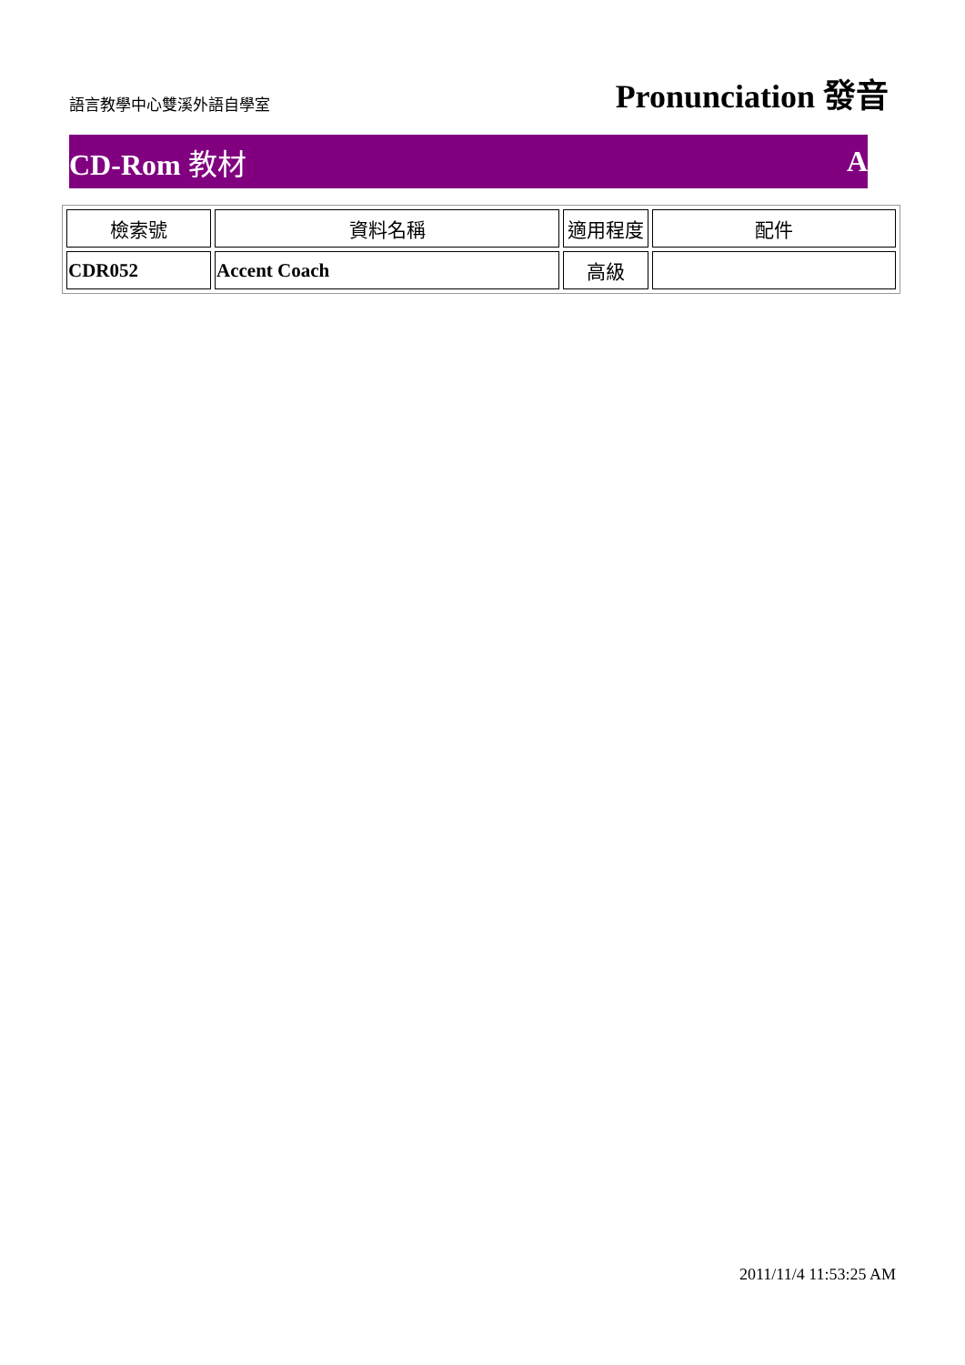語言教學中心雙溪外語自學室
Pronunciation 發音
CD-Rom 教材 A
| 檢索號 | 資料名稱 | 適用程度 | 配件 |
| --- | --- | --- | --- |
| CDR052 | Accent Coach | 高級 | |
2011/11/4 11:53:25 AM